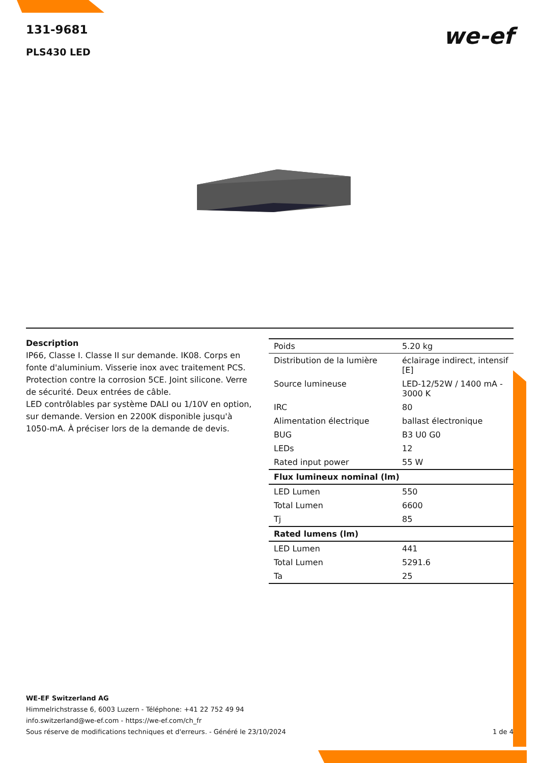131-9681
PLS430 LED
we-ef
Description
IP66, Classe I. Classe II sur demande. IK08. Corps en fonte d'aluminium. Visserie inox avec traitement PCS. Protection contre la corrosion 5CE. Joint silicone. Verre de sécurité. Deux entrées de câble.
LED contrôlables par système DALI ou 1/10V en option, sur demande. Version en 2200K disponible jusqu'à 1050-mA. À préciser lors de la demande de devis.
| Poids | 5.20 kg |
| Distribution de la lumière | éclairage indirect, intensif [E] |
| Source lumineuse | LED-12/52W / 1400 mA - 3000 K |
| IRC | 80 |
| Alimentation électrique | ballast électronique |
| BUG | B3 U0 G0 |
| LEDs | 12 |
| Rated input power | 55 W |
| Flux lumineux nominal (lm) | |
| LED Lumen | 550 |
| Total Lumen | 6600 |
| Tj | 85 |
| Rated lumens (lm) | |
| LED Lumen | 441 |
| Total Lumen | 5291.6 |
| Ta | 25 |
WE-EF Switzerland AG
Himmelrichstrasse 6, 6003 Luzern - Téléphone: +41 22 752 49 94
info.switzerland@we-ef.com - https://we-ef.com/ch_fr
1 de 4 Sous réserve de modifications techniques et d'erreurs. - Généré le 23/10/2024